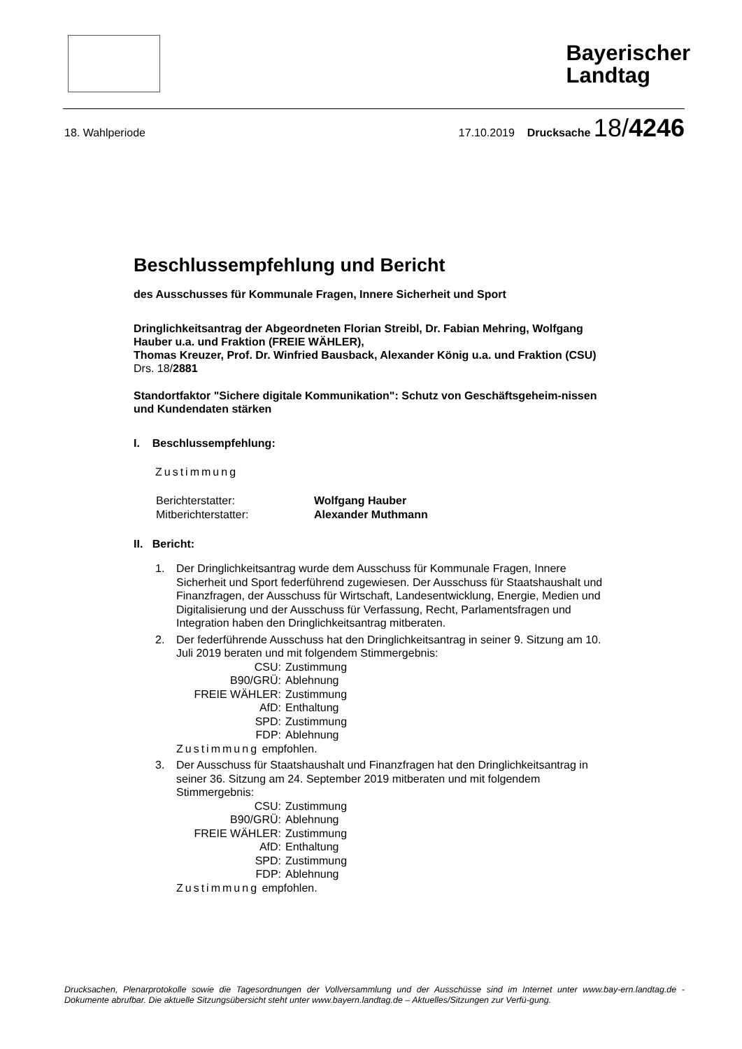Bayerischer
Landtag
18. Wahlperiode 17.10.2019 Drucksache 18/4246
Beschlussempfehlung und Bericht
des Ausschusses für Kommunale Fragen, Innere Sicherheit und Sport
Dringlichkeitsantrag der Abgeordneten Florian Streibl, Dr. Fabian Mehring, Wolfgang Hauber u.a. und Fraktion (FREIE WÄHLER),
Thomas Kreuzer, Prof. Dr. Winfried Bausback, Alexander König u.a. und Fraktion (CSU)
Drs. 18/2881
Standortfaktor "Sichere digitale Kommunikation": Schutz von Geschäftsgeheim-nissen und Kundendaten stärken
I. Beschlussempfehlung:
Zustimmung
| Berichterstatter: | Wolfgang Hauber |
| Mitberichterstatter: | Alexander Muthmann |
II. Bericht:
1. Der Dringlichkeitsantrag wurde dem Ausschuss für Kommunale Fragen, Innere Sicherheit und Sport federführend zugewiesen. Der Ausschuss für Staatshaushalt und Finanzfragen, der Ausschuss für Wirtschaft, Landesentwicklung, Energie, Medien und Digitalisierung und der Ausschuss für Verfassung, Recht, Parlamentsfragen und Integration haben den Dringlichkeitsantrag mitberaten.
2. Der federführende Ausschuss hat den Dringlichkeitsantrag in seiner 9. Sitzung am 10. Juli 2019 beraten und mit folgendem Stimmergebnis:
| CSU: | Zustimmung |
| B90/GRÜ: | Ablehnung |
| FREIE WÄHLER: | Zustimmung |
| AfD: | Enthaltung |
| SPD: | Zustimmung |
| FDP: | Ablehnung |
Zustimmung empfohlen.
3. Der Ausschuss für Staatshaushalt und Finanzfragen hat den Dringlichkeitsantrag in seiner 36. Sitzung am 24. September 2019 mitberaten und mit folgendem Stimmergebnis:
| CSU: | Zustimmung |
| B90/GRÜ: | Ablehnung |
| FREIE WÄHLER: | Zustimmung |
| AfD: | Enthaltung |
| SPD: | Zustimmung |
| FDP: | Ablehnung |
Zustimmung empfohlen.
Drucksachen, Plenarprotokolle sowie die Tagesordnungen der Vollversammlung und der Ausschüsse sind im Internet unter www.bay-ern.landtag.de - Dokumente abrufbar. Die aktuelle Sitzungsübersicht steht unter www.bayern.landtag.de – Aktuelles/Sitzungen zur Verfü-gung.